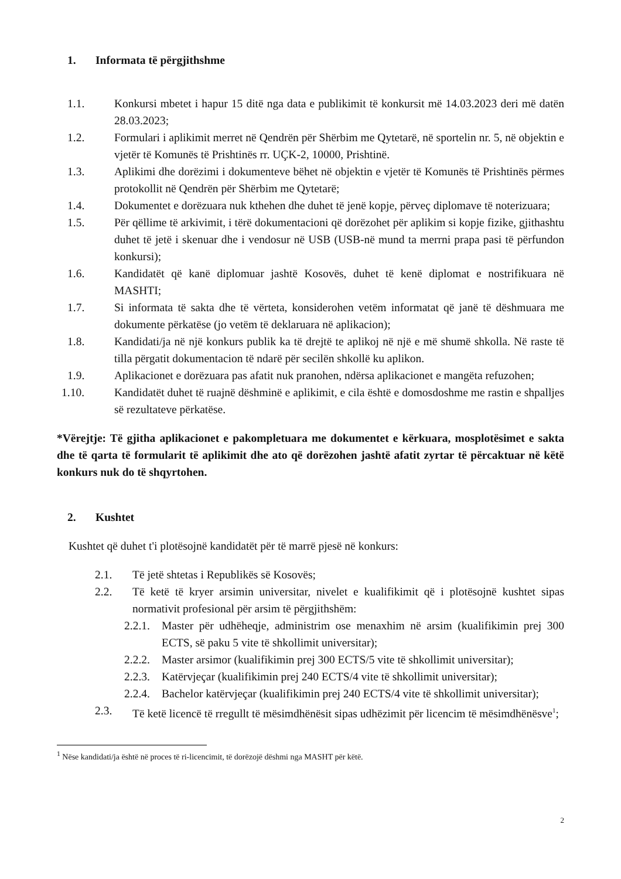1. Informata të përgjithshme
1.1.
Konkursi mbetet i hapur 15 ditë nga data e publikimit të konkursit më 14.03.2023 deri më datën 28.03.2023;
1.2.
Formulari i aplikimit merret në Qendrën për Shërbim me Qytetarë, në sportelin nr. 5, në objektin e vjetër të Komunës të Prishtinës rr. UÇK-2, 10000, Prishtinë.
1.3.
Aplikimi dhe dorëzimi i dokumenteve bëhet në objektin e vjetër të Komunës të Prishtinës përmes protokollit në Qendrën për Shërbim me Qytetarë;
1.4.
Dokumentet e dorëzuara nuk kthehen dhe duhet të jenë kopje, përveç diplomave të noterizuara;
1.5.
Për qëllime të arkivimit, i tërë dokumentacioni që dorëzohet për aplikim si kopje fizike, gjithashtu duhet të jetë i skenuar dhe i vendosur në USB (USB-në mund ta merrni prapa pasi të përfundon konkursi);
1.6.
Kandidatët që kanë diplomuar jashtë Kosovës, duhet të kenë diplomat e nostrifikuara në MASHTI;
1.7.
Si informata të sakta dhe të vërteta, konsiderohen vetëm informatat që janë të dëshmuara me dokumente përkatëse (jo vetëm të deklaruara në aplikacion);
1.8.
Kandidati/ja në një konkurs publik ka të drejtë te aplikoj në një e më shumë shkolla. Në raste të tilla përgatit dokumentacion të ndarë për secilën shkollë ku aplikon.
1.9.
Aplikacionet e dorëzuara pas afatit nuk pranohen, ndërsa aplikacionet e mangëta refuzohen;
1.10.
Kandidatët duhet të ruajnë dëshminë e aplikimit, e cila është e domosdoshme me rastin e shpalljes së rezultateve përkatëse.
*Vërejtje: Të gjitha aplikacionet e pakompletuara me dokumentet e kërkuara, mosplotësimet e sakta dhe të qarta të formularit të aplikimit dhe ato që dorëzohen jashtë afatit zyrtar të përcaktuar në këtë konkurs nuk do të shqyrtohen.
2. Kushtet
Kushtet që duhet t'i plotësojnë kandidatët për të marrë pjesë në konkurs:
2.1.
Të jetë shtetas i Republikës së Kosovës;
2.2.
Të ketë të kryer arsimin universitar, nivelet e kualifikimit që i plotësojnë kushtet sipas normativit profesional për arsim të përgjithshëm:
2.2.1.
Master për udhëheqje, administrim ose menaxhim në arsim (kualifikimin prej 300 ECTS, së paku 5 vite të shkollimit universitar);
2.2.2.
Master arsimor (kualifikimin prej 300 ECTS/5 vite të shkollimit universitar);
2.2.3.
Katërvjeçar (kualifikimin prej 240 ECTS/4 vite të shkollimit universitar);
2.2.4.
Bachelor katërvjeçar (kualifikimin prej 240 ECTS/4 vite të shkollimit universitar);
2.3.
Të ketë licencë të rregullt të mësimdhënësit sipas udhëzimit për licencim të mësimdhënësve<sup>1</sup>;
<sup>1</sup> Nëse kandidati/ja është në proces të ri-licencimit, të dorëzojë dëshmi nga MASHT për këtë.
2